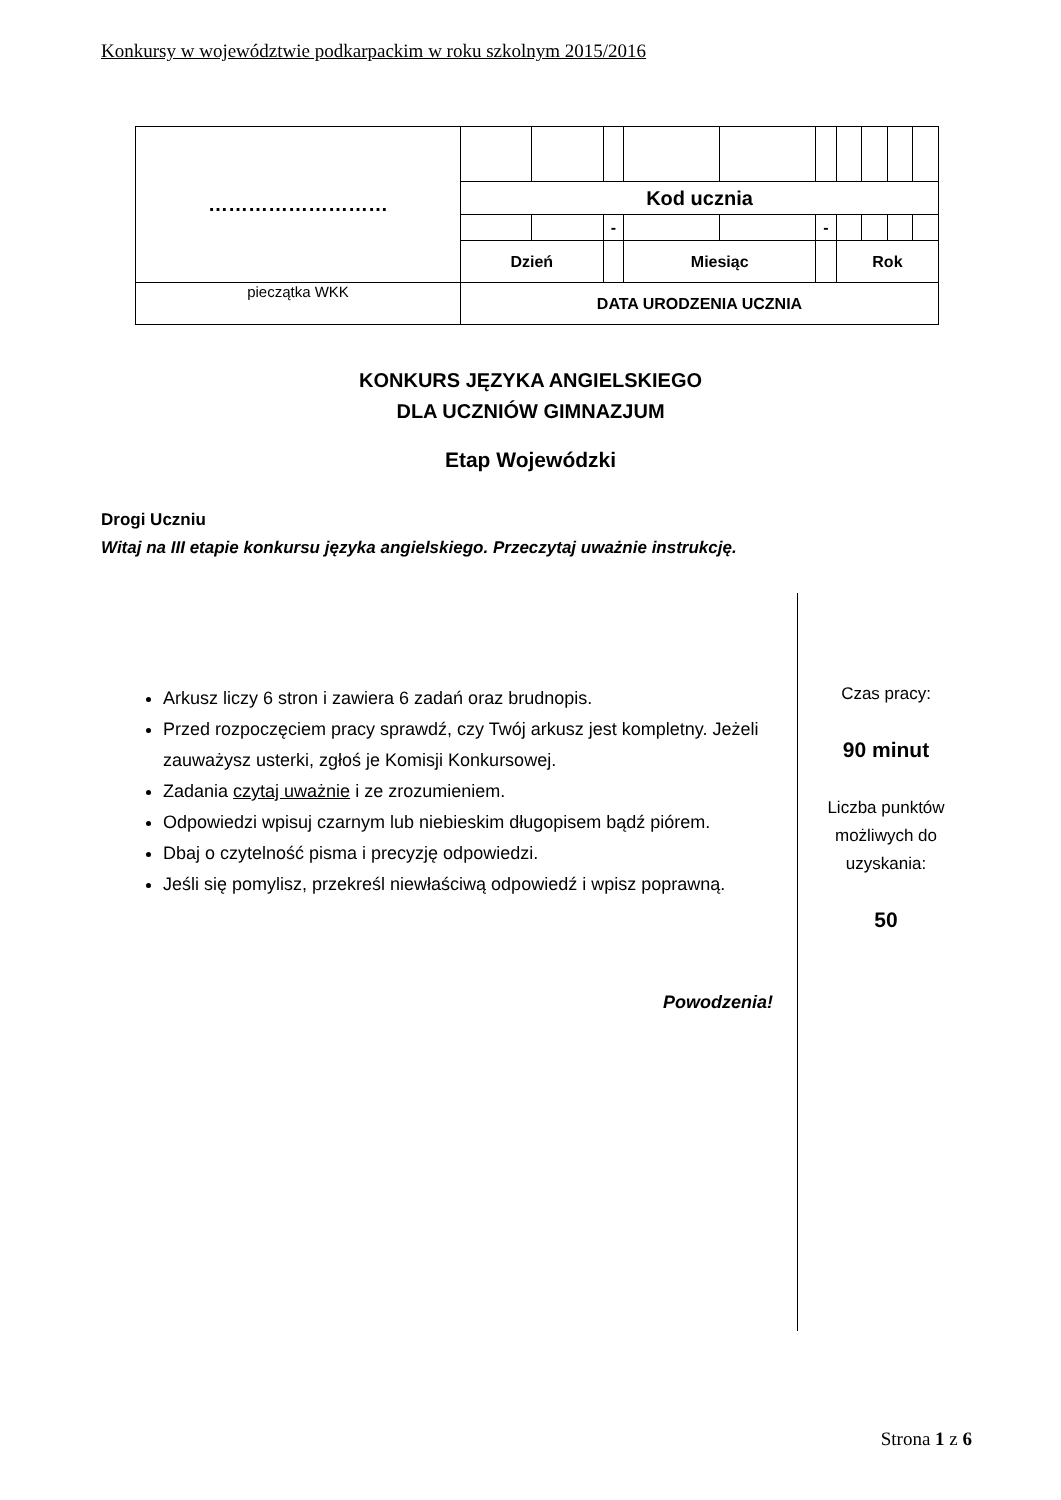Konkursy w województwie podkarpackim w roku szkolnym 2015/2016
| ……………………… | | | | | | | | | | |
| | Kod ucznia | | | | | | | | | |
| | | | - | | | - | | | | |
| | Dzień | | | Miesiąc | | | Rok | | | |
| pieczątka WKK | DATA URODZENIA UCZNIA | | | | | | | | | |
KONKURS JĘZYKA ANGIELSKIEGO
DLA UCZNIÓW GIMNAZJUM
Etap Wojewódzki
Drogi Uczniu
Witaj na III etapie konkursu języka angielskiego. Przeczytaj uważnie instrukcję.
Arkusz liczy 6 stron i zawiera 6 zadań oraz brudnopis.
Przed rozpoczęciem pracy sprawdź, czy Twój arkusz jest kompletny. Jeżeli zauważysz usterki, zgłoś je Komisji Konkursowej.
Zadania czytaj uważnie i ze zrozumieniem.
Odpowiedzi wpisuj czarnym lub niebieskim długopisem bądź piórem.
Dbaj o czytelność pisma i precyzję odpowiedzi.
Jeśli się pomylisz, przekreśl niewłaściwą odpowiedź i wpisz poprawną.
Powodzenia!
Czas pracy:
90 minut
Liczba punktów możliwych do uzyskania:
50
Strona 1 z 6